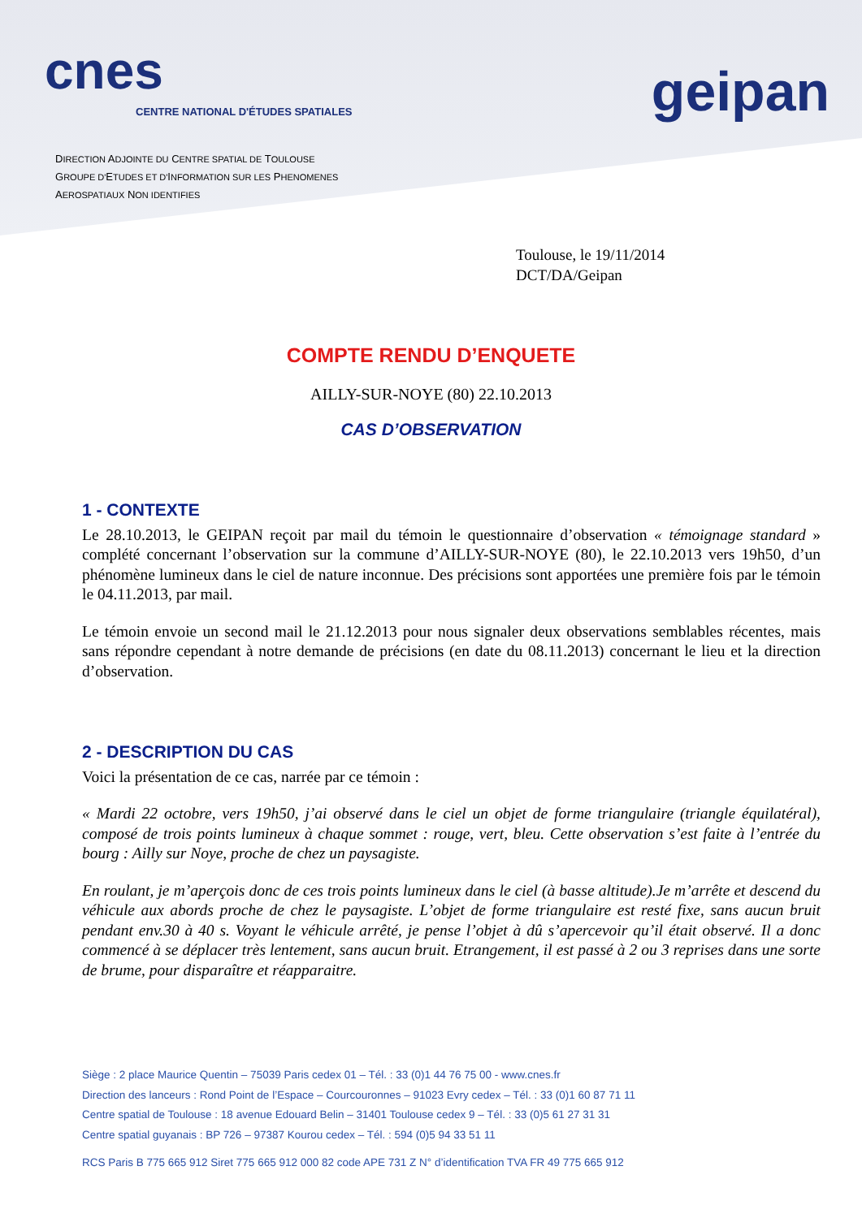cnes
CENTRE NATIONAL D'ÉTUDES SPATIALES
geipan
DIRECTION ADJOINTE DU CENTRE SPATIAL DE TOULOUSE
GROUPE D'ETUDES ET D'INFORMATION SUR LES PHENOMENES
AEROSPATIAUX NON IDENTIFIES
Toulouse, le 19/11/2014
DCT/DA/Geipan
COMPTE RENDU D’ENQUETE
AILLY-SUR-NOYE (80) 22.10.2013
CAS D’OBSERVATION
1 - CONTEXTE
Le 28.10.2013, le GEIPAN reçoit par mail du témoin le questionnaire d’observation « témoignage standard » complété concernant l’observation sur la commune d’AILLY-SUR-NOYE (80), le 22.10.2013 vers 19h50, d’un phénomène lumineux dans le ciel de nature inconnue. Des précisions sont apportées une première fois par le témoin le 04.11.2013, par mail.
Le témoin envoie un second mail le 21.12.2013 pour nous signaler deux observations semblables récentes, mais sans répondre cependant à notre demande de précisions (en date du 08.11.2013) concernant le lieu et la direction d’observation.
2 - DESCRIPTION DU CAS
Voici la présentation de ce cas, narrée par ce témoin :
« Mardi 22 octobre, vers 19h50, j’ai observé dans le ciel un objet de forme triangulaire (triangle équilatéral), composé de trois points lumineux à chaque sommet : rouge, vert, bleu. Cette observation s’est faite à l’entrée du bourg : Ailly sur Noye, proche de chez un paysagiste.
En roulant, je m’aperçois donc de ces trois points lumineux dans le ciel (à basse altitude).Je m’arrête et descend du véhicule aux abords proche de chez le paysagiste. L’objet de forme triangulaire est resté fixe, sans aucun bruit pendant env.30 à 40 s. Voyant le véhicule arrêté, je pense l’objet à dû s’apercevoir qu’il était observé. Il a donc commencé à se déplacer très lentement, sans aucun bruit. Etrangement, il est passé à 2 ou 3 reprises dans une sorte de brume, pour disparaître et réapparaitre.
Siège : 2 place Maurice Quentin – 75039 Paris cedex 01 – Tél. : 33 (0)1 44 76 75 00 - www.cnes.fr
Direction des lanceurs : Rond Point de l’Espace – Courcouronnes – 91023 Evry cedex – Tél. : 33 (0)1 60 87 71 11
Centre spatial de Toulouse : 18 avenue Edouard Belin – 31401 Toulouse cedex 9 – Tél. : 33 (0)5 61 27 31 31
Centre spatial guyanais : BP 726 – 97387 Kourou cedex – Tél. : 594 (0)5 94 33 51 11
RCS Paris B 775 665 912 Siret 775 665 912 000 82 code APE 731 Z N° d’identification TVA FR 49 775 665 912